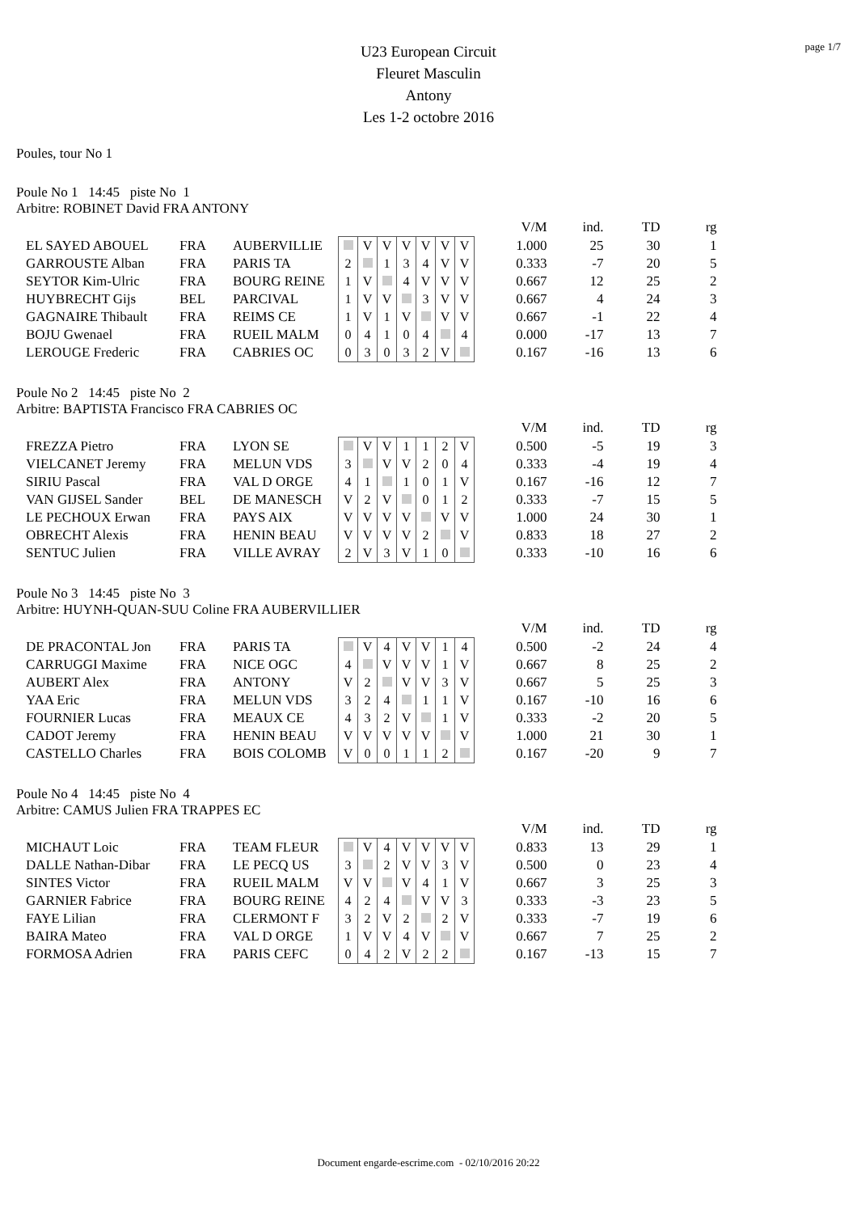page 1/7
U23 European Circuit
Fleuret Masculin
Antony
Les 1-2 octobre 2016
Poules, tour No 1
Poule No 1 14:45 piste No 1
Arbitre: ROBINET David FRA ANTONY
| | | | | | | | | | | | V/M | ind. | TD | rg |
| EL SAYED ABOUEL | FRA | AUBERVILLIE | | V | V | V | V | V | V | | 1.000 | 25 | 30 | 1 |
| GARROUSTE Alban | FRA | PARIS TA | 2 | | 1 | 3 | 4 | V | V | | 0.333 | -7 | 20 | 5 |
| SEYTOR Kim-Ulric | FRA | BOURG REINE | 1 | V | | 4 | V | V | V | | 0.667 | 12 | 25 | 2 |
| HUYBRECHT Gijs | BEL | PARCIVAL | 1 | V | V | | 3 | V | V | | 0.667 | 4 | 24 | 3 |
| GAGNAIRE Thibault | FRA | REIMS CE | 1 | V | 1 | V | | V | V | | 0.667 | -1 | 22 | 4 |
| BOJU Gwenael | FRA | RUEIL MALM | 0 | 4 | 1 | 0 | 4 | | 4 | | 0.000 | -17 | 13 | 7 |
| LEROUGE Frederic | FRA | CABRIES OC | 0 | 3 | 0 | 3 | 2 | V | | | 0.167 | -16 | 13 | 6 |
Poule No 2 14:45 piste No 2
Arbitre: BAPTISTA Francisco FRA CABRIES OC
| | | | | | | | | | | | V/M | ind. | TD | rg |
| FREZZA Pietro | FRA | LYON SE | | V | V | 1 | 1 | 2 | V | | 0.500 | -5 | 19 | 3 |
| VIELCANET Jeremy | FRA | MELUN VDS | 3 | | V | V | 2 | 0 | 4 | | 0.333 | -4 | 19 | 4 |
| SIRIU Pascal | FRA | VAL D ORGE | 4 | 1 | | 1 | 0 | 1 | V | | 0.167 | -16 | 12 | 7 |
| VAN GIJSEL Sander | BEL | DE MANESCH | V | 2 | V | | 0 | 1 | 2 | | 0.333 | -7 | 15 | 5 |
| LE PECHOUX Erwan | FRA | PAYS AIX | V | V | V | V | | V | V | | 1.000 | 24 | 30 | 1 |
| OBRECHT Alexis | FRA | HENIN BEAU | V | V | V | V | 2 | | V | | 0.833 | 18 | 27 | 2 |
| SENTUC Julien | FRA | VILLE AVRAY | 2 | V | 3 | V | 1 | 0 | | | 0.333 | -10 | 16 | 6 |
Poule No 3 14:45 piste No 3
Arbitre: HUYNH-QUAN-SUU Coline FRA AUBERVILLIER
| | | | | | | | | | | | V/M | ind. | TD | rg |
| DE PRACONTAL Jon | FRA | PARIS TA | | V | 4 | V | V | 1 | 4 | | 0.500 | -2 | 24 | 4 |
| CARRUGGI Maxime | FRA | NICE OGC | 4 | | V | V | V | 1 | V | | 0.667 | 8 | 25 | 2 |
| AUBERT Alex | FRA | ANTONY | V | 2 | | V | V | 3 | V | | 0.667 | 5 | 25 | 3 |
| YAA Eric | FRA | MELUN VDS | 3 | 2 | 4 | | 1 | 1 | V | | 0.167 | -10 | 16 | 6 |
| FOURNIER Lucas | FRA | MEAUX CE | 4 | 3 | 2 | V | | 1 | V | | 0.333 | -2 | 20 | 5 |
| CADOT Jeremy | FRA | HENIN BEAU | V | V | V | V | V | | V | | 1.000 | 21 | 30 | 1 |
| CASTELLO Charles | FRA | BOIS COLOMB | V | 0 | 0 | 1 | 1 | 2 | | | 0.167 | -20 | 9 | 7 |
Poule No 4 14:45 piste No 4
Arbitre: CAMUS Julien FRA TRAPPES EC
| | | | | | | | | | | | V/M | ind. | TD | rg |
| MICHAUT Loic | FRA | TEAM FLEUR | | V | 4 | V | V | V | V | | 0.833 | 13 | 29 | 1 |
| DALLE Nathan-Dibar | FRA | LE PECQ US | 3 | | 2 | V | V | 3 | V | | 0.500 | 0 | 23 | 4 |
| SINTES Victor | FRA | RUEIL MALM | V | V | | V | 4 | 1 | V | | 0.667 | 3 | 25 | 3 |
| GARNIER Fabrice | FRA | BOURG REINE | 4 | 2 | 4 | | V | V | 3 | | 0.333 | -3 | 23 | 5 |
| FAYE Lilian | FRA | CLERMONT F | 3 | 2 | V | 2 | | 2 | V | | 0.333 | -7 | 19 | 6 |
| BAIRA Mateo | FRA | VAL D ORGE | 1 | V | V | 4 | V | | V | | 0.667 | 7 | 25 | 2 |
| FORMOSA Adrien | FRA | PARIS CEFC | 0 | 4 | 2 | V | 2 | 2 | | | 0.167 | -13 | 15 | 7 |
Document engarde-escrime.com - 02/10/2016 20:22